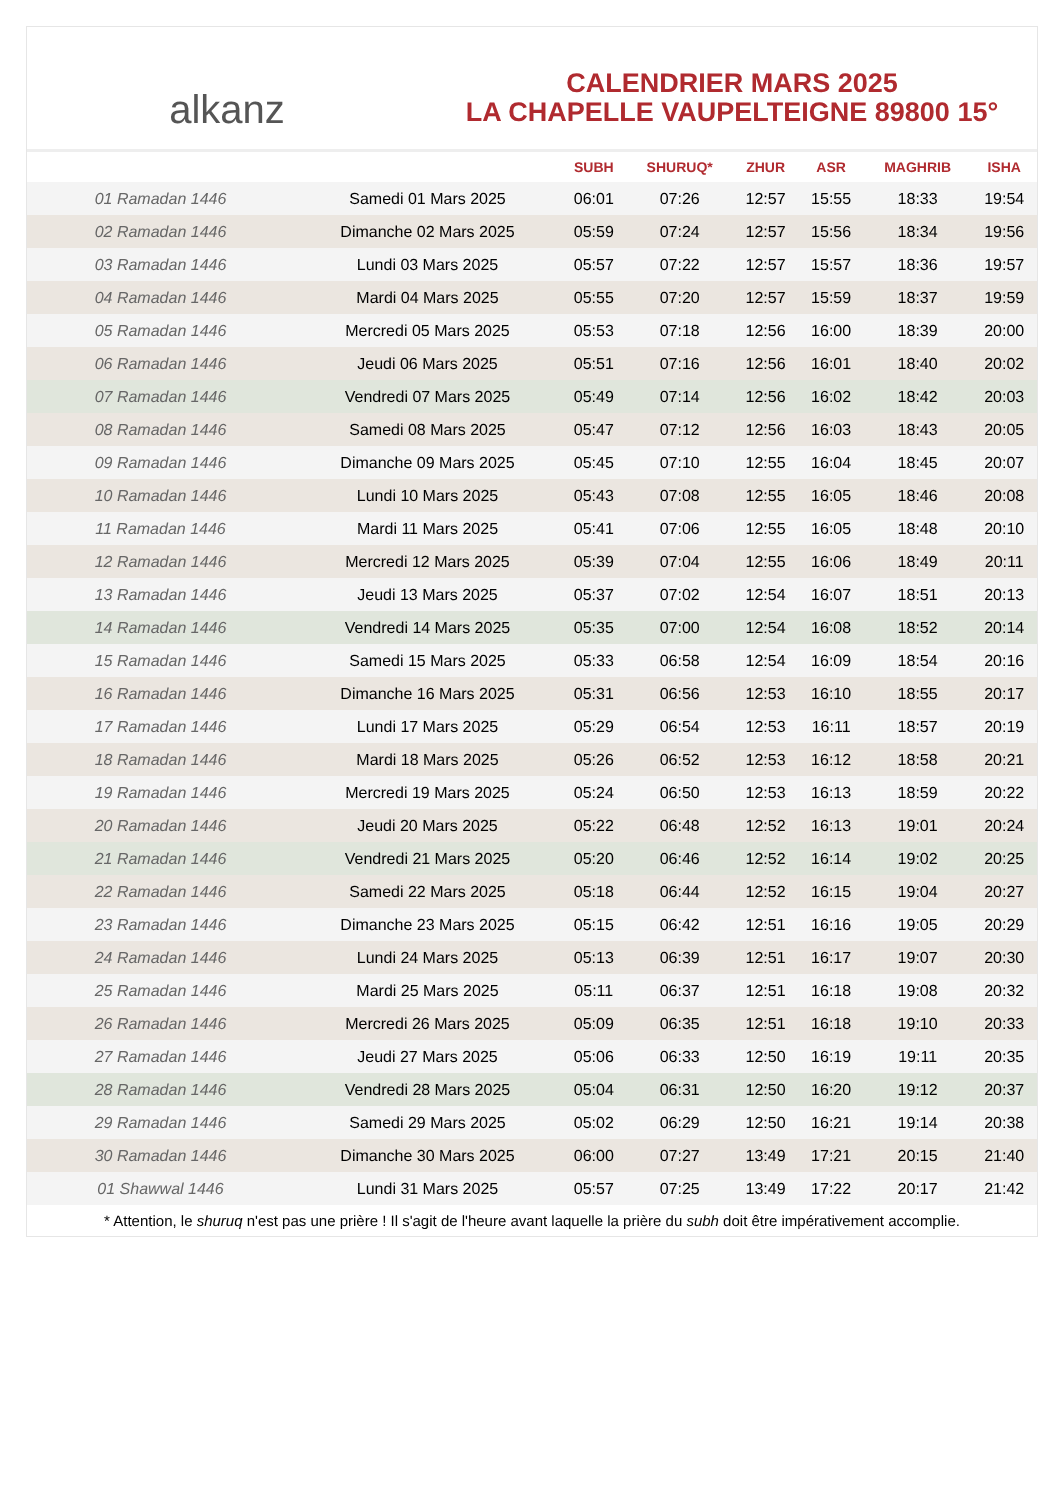alkanz
CALENDRIER MARS 2025
LA CHAPELLE VAUPELTEIGNE 89800 15°
| | | SUBH | SHURUQ* | ZHUR | ASR | MAGHRIB | ISHA |
| --- | --- | --- | --- | --- | --- | --- | --- |
| 01 Ramadan 1446 | Samedi 01 Mars 2025 | 06:01 | 07:26 | 12:57 | 15:55 | 18:33 | 19:54 |
| 02 Ramadan 1446 | Dimanche 02 Mars 2025 | 05:59 | 07:24 | 12:57 | 15:56 | 18:34 | 19:56 |
| 03 Ramadan 1446 | Lundi 03 Mars 2025 | 05:57 | 07:22 | 12:57 | 15:57 | 18:36 | 19:57 |
| 04 Ramadan 1446 | Mardi 04 Mars 2025 | 05:55 | 07:20 | 12:57 | 15:59 | 18:37 | 19:59 |
| 05 Ramadan 1446 | Mercredi 05 Mars 2025 | 05:53 | 07:18 | 12:56 | 16:00 | 18:39 | 20:00 |
| 06 Ramadan 1446 | Jeudi 06 Mars 2025 | 05:51 | 07:16 | 12:56 | 16:01 | 18:40 | 20:02 |
| 07 Ramadan 1446 | Vendredi 07 Mars 2025 | 05:49 | 07:14 | 12:56 | 16:02 | 18:42 | 20:03 |
| 08 Ramadan 1446 | Samedi 08 Mars 2025 | 05:47 | 07:12 | 12:56 | 16:03 | 18:43 | 20:05 |
| 09 Ramadan 1446 | Dimanche 09 Mars 2025 | 05:45 | 07:10 | 12:55 | 16:04 | 18:45 | 20:07 |
| 10 Ramadan 1446 | Lundi 10 Mars 2025 | 05:43 | 07:08 | 12:55 | 16:05 | 18:46 | 20:08 |
| 11 Ramadan 1446 | Mardi 11 Mars 2025 | 05:41 | 07:06 | 12:55 | 16:05 | 18:48 | 20:10 |
| 12 Ramadan 1446 | Mercredi 12 Mars 2025 | 05:39 | 07:04 | 12:55 | 16:06 | 18:49 | 20:11 |
| 13 Ramadan 1446 | Jeudi 13 Mars 2025 | 05:37 | 07:02 | 12:54 | 16:07 | 18:51 | 20:13 |
| 14 Ramadan 1446 | Vendredi 14 Mars 2025 | 05:35 | 07:00 | 12:54 | 16:08 | 18:52 | 20:14 |
| 15 Ramadan 1446 | Samedi 15 Mars 2025 | 05:33 | 06:58 | 12:54 | 16:09 | 18:54 | 20:16 |
| 16 Ramadan 1446 | Dimanche 16 Mars 2025 | 05:31 | 06:56 | 12:53 | 16:10 | 18:55 | 20:17 |
| 17 Ramadan 1446 | Lundi 17 Mars 2025 | 05:29 | 06:54 | 12:53 | 16:11 | 18:57 | 20:19 |
| 18 Ramadan 1446 | Mardi 18 Mars 2025 | 05:26 | 06:52 | 12:53 | 16:12 | 18:58 | 20:21 |
| 19 Ramadan 1446 | Mercredi 19 Mars 2025 | 05:24 | 06:50 | 12:53 | 16:13 | 18:59 | 20:22 |
| 20 Ramadan 1446 | Jeudi 20 Mars 2025 | 05:22 | 06:48 | 12:52 | 16:13 | 19:01 | 20:24 |
| 21 Ramadan 1446 | Vendredi 21 Mars 2025 | 05:20 | 06:46 | 12:52 | 16:14 | 19:02 | 20:25 |
| 22 Ramadan 1446 | Samedi 22 Mars 2025 | 05:18 | 06:44 | 12:52 | 16:15 | 19:04 | 20:27 |
| 23 Ramadan 1446 | Dimanche 23 Mars 2025 | 05:15 | 06:42 | 12:51 | 16:16 | 19:05 | 20:29 |
| 24 Ramadan 1446 | Lundi 24 Mars 2025 | 05:13 | 06:39 | 12:51 | 16:17 | 19:07 | 20:30 |
| 25 Ramadan 1446 | Mardi 25 Mars 2025 | 05:11 | 06:37 | 12:51 | 16:18 | 19:08 | 20:32 |
| 26 Ramadan 1446 | Mercredi 26 Mars 2025 | 05:09 | 06:35 | 12:51 | 16:18 | 19:10 | 20:33 |
| 27 Ramadan 1446 | Jeudi 27 Mars 2025 | 05:06 | 06:33 | 12:50 | 16:19 | 19:11 | 20:35 |
| 28 Ramadan 1446 | Vendredi 28 Mars 2025 | 05:04 | 06:31 | 12:50 | 16:20 | 19:12 | 20:37 |
| 29 Ramadan 1446 | Samedi 29 Mars 2025 | 05:02 | 06:29 | 12:50 | 16:21 | 19:14 | 20:38 |
| 30 Ramadan 1446 | Dimanche 30 Mars 2025 | 06:00 | 07:27 | 13:49 | 17:21 | 20:15 | 21:40 |
| 01 Shawwal 1446 | Lundi 31 Mars 2025 | 05:57 | 07:25 | 13:49 | 17:22 | 20:17 | 21:42 |
* Attention, le shuruq n'est pas une prière ! Il s'agit de l'heure avant laquelle la prière du subh doit être impérativement accomplie.